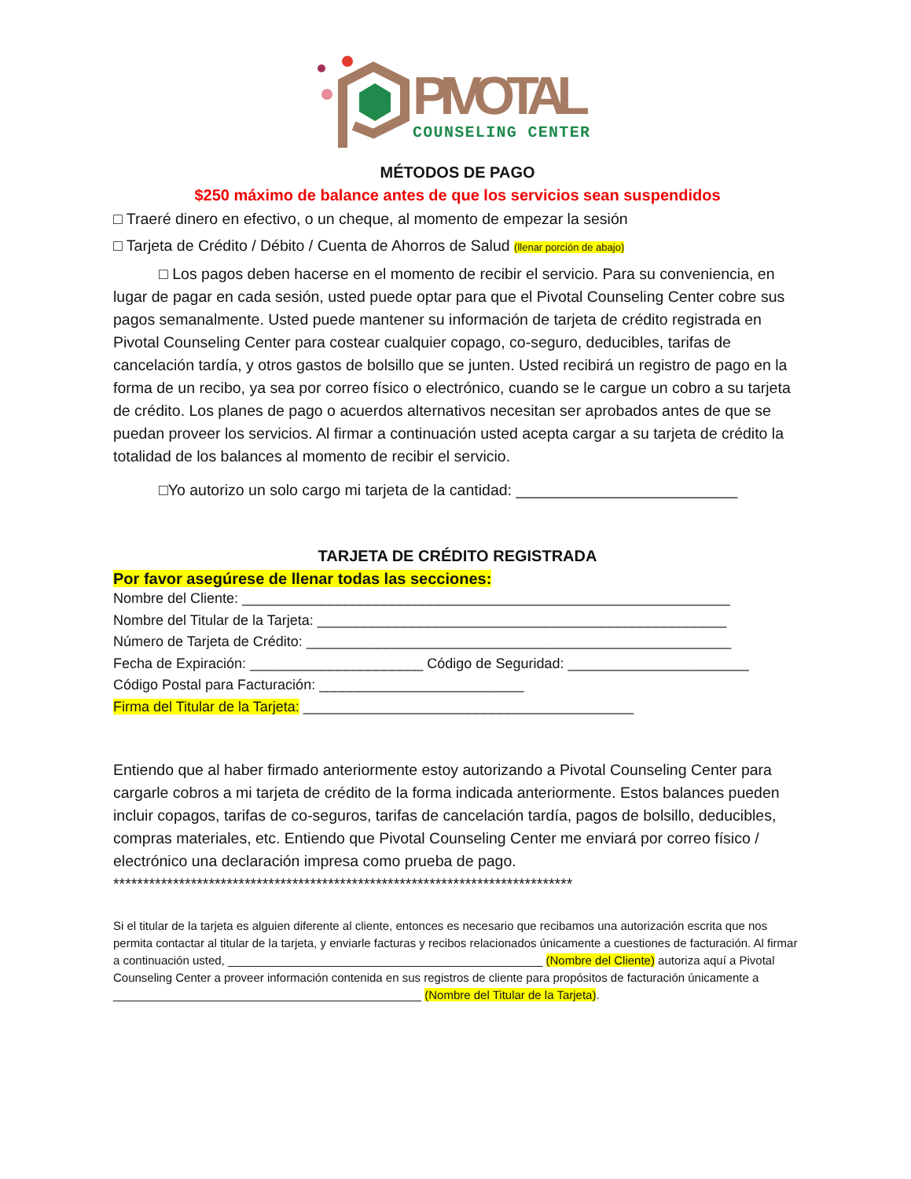PIVOTAL
COUNSELING CENTER
MÉTODOS DE PAGO
$250 máximo de balance antes de que los servicios sean suspendidos
□ Traeré dinero en efectivo, o un cheque, al momento de empezar la sesión
□ Tarjeta de Crédito / Débito / Cuenta de Ahorros de Salud (llenar porción de abajo)
□ Los pagos deben hacerse en el momento de recibir el servicio. Para su conveniencia, en lugar de pagar en cada sesión, usted puede optar para que el Pivotal Counseling Center cobre sus pagos semanalmente. Usted puede mantener su información de tarjeta de crédito registrada en Pivotal Counseling Center para costear cualquier copago, co-seguro, deducibles, tarifas de cancelación tardía, y otros gastos de bolsillo que se junten. Usted recibirá un registro de pago en la forma de un recibo, ya sea por correo físico o electrónico, cuando se le cargue un cobro a su tarjeta de crédito. Los planes de pago o acuerdos alternativos necesitan ser aprobados antes de que se puedan proveer los servicios. Al firmar a continuación usted acepta cargar a su tarjeta de crédito la totalidad de los balances al momento de recibir el servicio.
□Yo autorizo un solo cargo mi tarjeta de la cantidad: __________________________
TARJETA DE CRÉDITO REGISTRADA
Por favor asegúrese de llenar todas las secciones:
Nombre del Cliente: ______________________________________________________________
Nombre del Titular de la Tarjeta: ____________________________________________________
Número de Tarjeta de Crédito: ______________________________________________________
Fecha de Expiración: ______________________ Código de Seguridad: _______________________
Código Postal para Facturación: __________________________
Firma del Titular de la Tarjeta: __________________________________________
Entiendo que al haber firmado anteriormente estoy autorizando a Pivotal Counseling Center para cargarle cobros a mi tarjeta de crédito de la forma indicada anteriormente. Estos balances pueden incluir copagos, tarifas de co-seguros, tarifas de cancelación tardía, pagos de bolsillo, deducibles, compras materiales, etc. Entiendo que Pivotal Counseling Center me enviará por correo físico / electrónico una declaración impresa como prueba de pago.
*****************************************************************************
Si el titular de la tarjeta es alguien diferente al cliente, entonces es necesario que recibamos una autorización escrita que nos permita contactar al titular de la tarjeta, y enviarle facturas y recibos relacionados únicamente a cuestiones de facturación. Al firmar a continuación usted, ________________________________________________ (Nombre del Cliente) autoriza aquí a Pivotal Counseling Center a proveer información contenida en sus registros de cliente para propósitos de facturación únicamente a _______________________________________________ (Nombre del Titular de la Tarjeta).